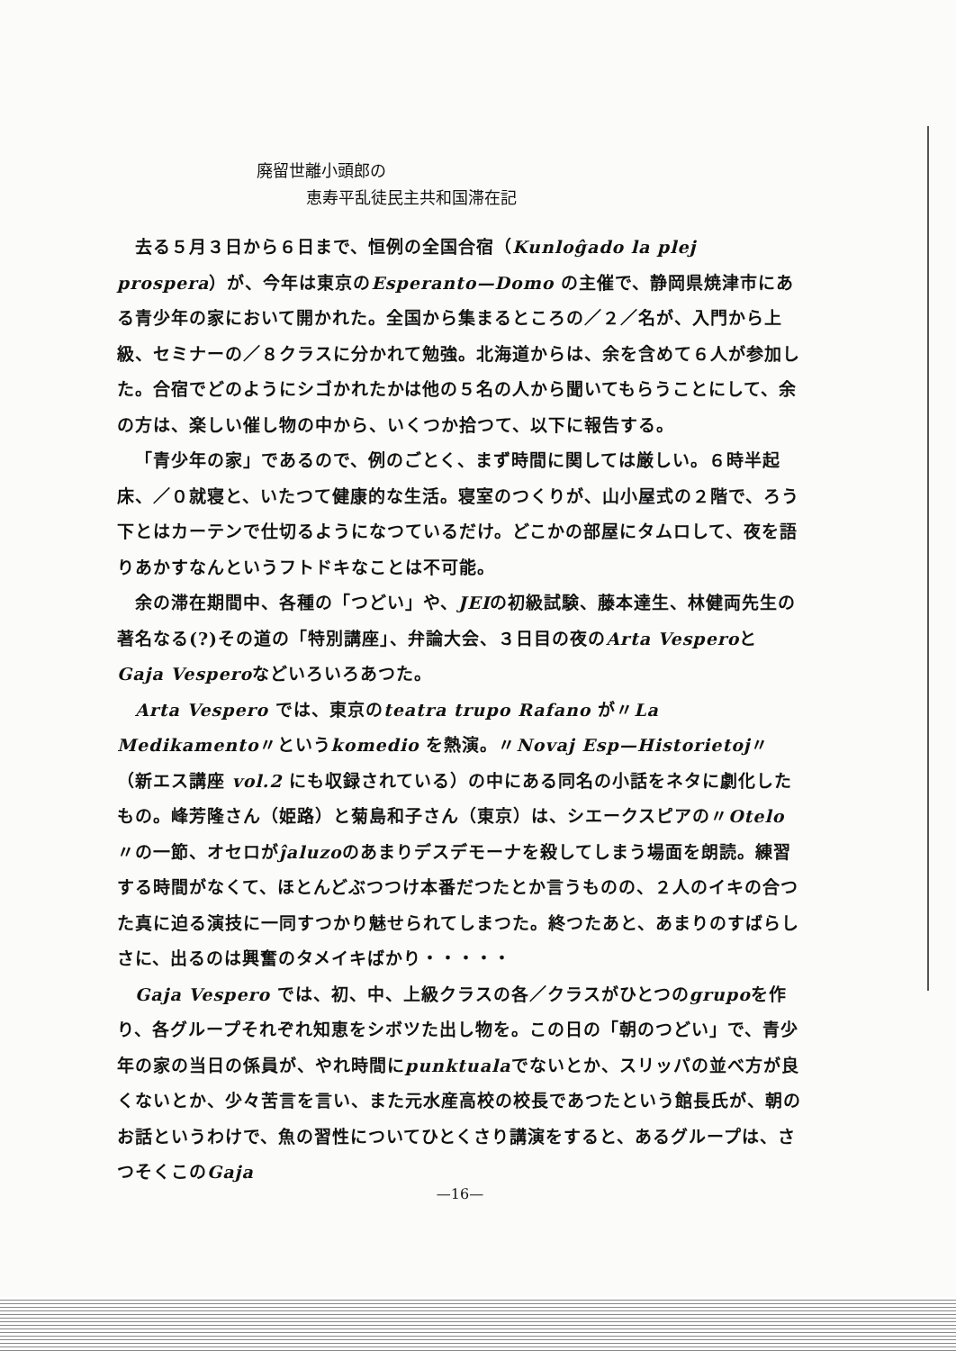廃留世離小頭郎の
恵寿平乱徒民主共和国滞在記
去る５月３日から６日まで、恒例の全国合宿（Kunloĝado la plej prospera）が、今年は東京のEsperanto—Domo の主催で、静岡県焼津市にある青少年の家において開かれた。全国から集まるところの／２／名が、入門から上級、セミナーの／８クラスに分かれて勉強。北海道からは、余を含めて６人が参加した。合宿でどのようにシゴかれたかは他の５名の人から聞いてもらうことにして、余の方は、楽しい催し物の中から、いくつか拾つて、以下に報告する。
「青少年の家」であるので、例のごとく、まず時間に関しては厳しい。６時半起床、／０就寝と、いたつて健康的な生活。寝室のつくりが、山小屋式の２階で、ろう下とはカーテンで仕切るようになつているだけ。どこかの部屋にタムロして、夜を語りあかすなんというフトドキなことは不可能。
余の滞在期間中、各種の「つどい」や、JEIの初級試験、藤本達生、林健両先生の著名なる(?)その道の「特別講座」、弁論大会、３日目の夜のArta VesperoとGaja Vesperoなどいろいろあつた。
Arta Vespero では、東京のteatra trupo Rafano が〃La Medikamento〃というkomedio を熱演。〃Novaj Esp—Historietoj〃（新エス講座 vol.2 にも収録されている）の中にある同名の小話をネタに劇化したもの。峰芳隆さん（姫路）と菊島和子さん（東京）は、シエークスピアの〃Otelo〃の一節、オセロがĵaluzoのあまりデスデモーナを殺してしまう場面を朗読。練習する時間がなくて、ほとんどぶつつけ本番だつたとか言うものの、２人のイキの合つた真に迫る演技に一同すつかり魅せられてしまつた。終つたあと、あまりのすばらしさに、出るのは興奮のタメイキばかり・・・・・
Gaja Vespero では、初、中、上級クラスの各／クラスがひとつのgrupoを作り、各グループそれぞれ知恵をシボツた出し物を。この日の「朝のつどい」で、青少年の家の当日の係員が、やれ時間にpunktualaでないとか、スリッパの並べ方が良くないとか、少々苦言を言い、また元水産高校の校長であつたという館長氏が、朝のお話というわけで、魚の習性についてひとくさり講演をすると、あるグループは、さつそくこのGaja
—16—